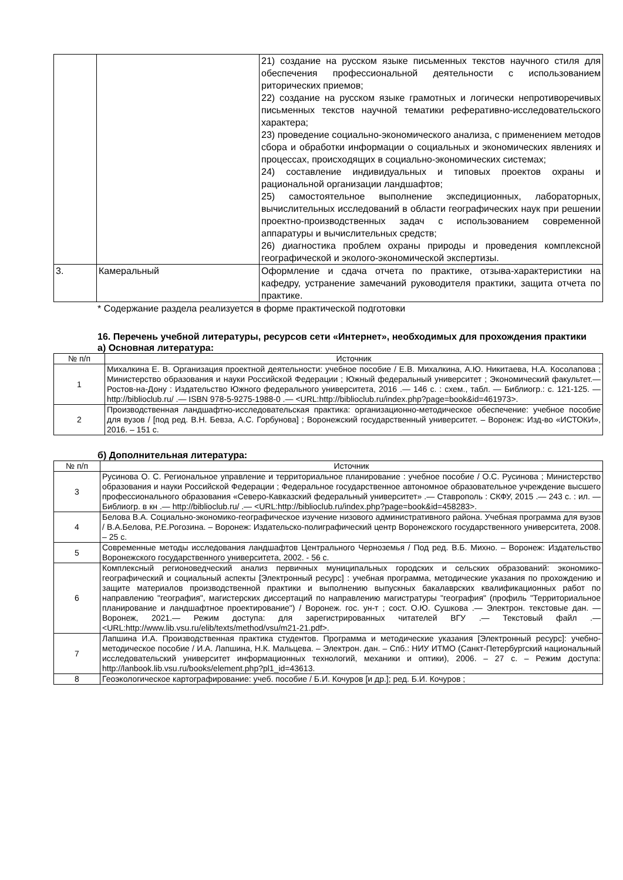| | | 21) создание на русском языке письменных текстов научного стиля для обеспечения профессиональной деятельности с использованием риторических приемов; 22) создание на русском языке грамотных и логически непротиворечивых письменных текстов научной тематики реферативно-исследовательского характера; 23) проведение социально-экономического анализа, с применением методов сбора и обработки информации о социальных и экономических явлениях и процессах, происходящих в социально-экономических системах; 24) составление индивидуальных и типовых проектов охраны и рациональной организации ландшафтов; 25) самостоятельное выполнение экспедиционных, лабораторных, вычислительных исследований в области географических наук при решении проектно-производственных задач с использованием современной аппаратуры и вычислительных средств; 26) диагностика проблем охраны природы и проведения комплексной географической и эколого-экономической экспертизы. |
| 3. | Камеральный | Оформление и сдача отчета по практике, отзыва-характеристики на кафедру, устранение замечаний руководителя практики, защита отчета по практике. |
* Содержание раздела реализуется в форме практической подготовки
16. Перечень учебной литературы, ресурсов сети «Интернет», необходимых для прохождения практики
а) Основная литература:
| № п/п | Источник |
| --- | --- |
| 1 | Михалкина Е. В. Организация проектной деятельности: учебное пособие / Е.В. Михалкина, А.Ю. Никитаева, Н.А. Косолапова ; Министерство образования и науки Российской Федерации ; Южный федеральный университет ; Экономический факультет.— Ростов-на-Дону : Издательство Южного федерального университета, 2016 .— 146 с. : схем., табл. — Библиогр.: с. 121-125. — http://biblioclub.ru/ .— ISBN 978-5-9275-1988-0 .— <URL:http://biblioclub.ru/index.php?page=book&id=461973>. |
| 2 | Производственная ландшафтно-исследовательская практика: организационно-методическое обеспечение: учебное пособие для вузов / [под ред. В.Н. Бевза, А.С. Горбунова] ; Воронежский государственный университет. – Воронеж: Изд-во «ИСТОКИ», 2016. – 151 с. |
б) Дополнительная литература:
| № п/п | Источник |
| --- | --- |
| 3 | Русинова О. С. Региональное управление и территориальное планирование : учебное пособие / О.С. Русинова ; Министерство образования и науки Российской Федерации ; Федеральное государственное автономное образовательное учреждение высшего профессионального образования «Северо-Кавказский федеральный университет» .— Ставрополь : СКФУ, 2015 .— 243 с. : ил. — Библиогр. в кн .— http://biblioclub.ru/ .— <URL:http://biblioclub.ru/index.php?page=book&id=458283>. |
| 4 | Белова В.А. Социально-экономико-географическое изучение низового административного района. Учебная программа для вузов / В.А.Белова, Р.Е.Рогозина. – Воронеж: Издательско-полиграфический центр Воронежского государственного университета, 2008. – 25 с. |
| 5 | Современные методы исследования ландшафтов Центрального Черноземья / Под ред. В.Б. Михно. – Воронеж: Издательство Воронежского государственного университета, 2002. - 56 с. |
| 6 | Комплексный регионоведческий анализ первичных муниципальных городских и сельских образований: экономико-географический и социальный аспекты [Электронный ресурс] : учебная программа, методические указания по прохождению и защите материалов производственной практики и выполнению выпускных бакалаврских квалификационных работ по направлению "география", магистерских диссертаций по направлению магистратуры "география" (профиль "Территориальное планирование и ландшафтное проектирование") / Воронеж. гос. ун-т ; сост. О.Ю. Сушкова .— Электрон. текстовые дан. — Воронеж, 2021.— Режим доступа: для зарегистрированных читателей ВГУ .— Текстовый файл .— <URL:http://www.lib.vsu.ru/elib/texts/method/vsu/m21-21.pdf>. |
| 7 | Лапшина И.А. Производственная практика студентов. Программа и методические указания [Электронный ресурс]: учебно-методическое пособие / И.А. Лапшина, Н.К. Мальцева. – Электрон. дан. – Спб.: НИУ ИТМО (Санкт-Петербургский национальный исследовательский университет информационных технологий, механики и оптики), 2006. – 27 с. – Режим доступа: http://lanbook.lib.vsu.ru/books/element.php?pl1_id=43613. |
| 8 | Геоэкологическое картографирование: учеб. пособие / Б.И. Кочуров [и др.]; ред. Б.И. Кочуров ; |